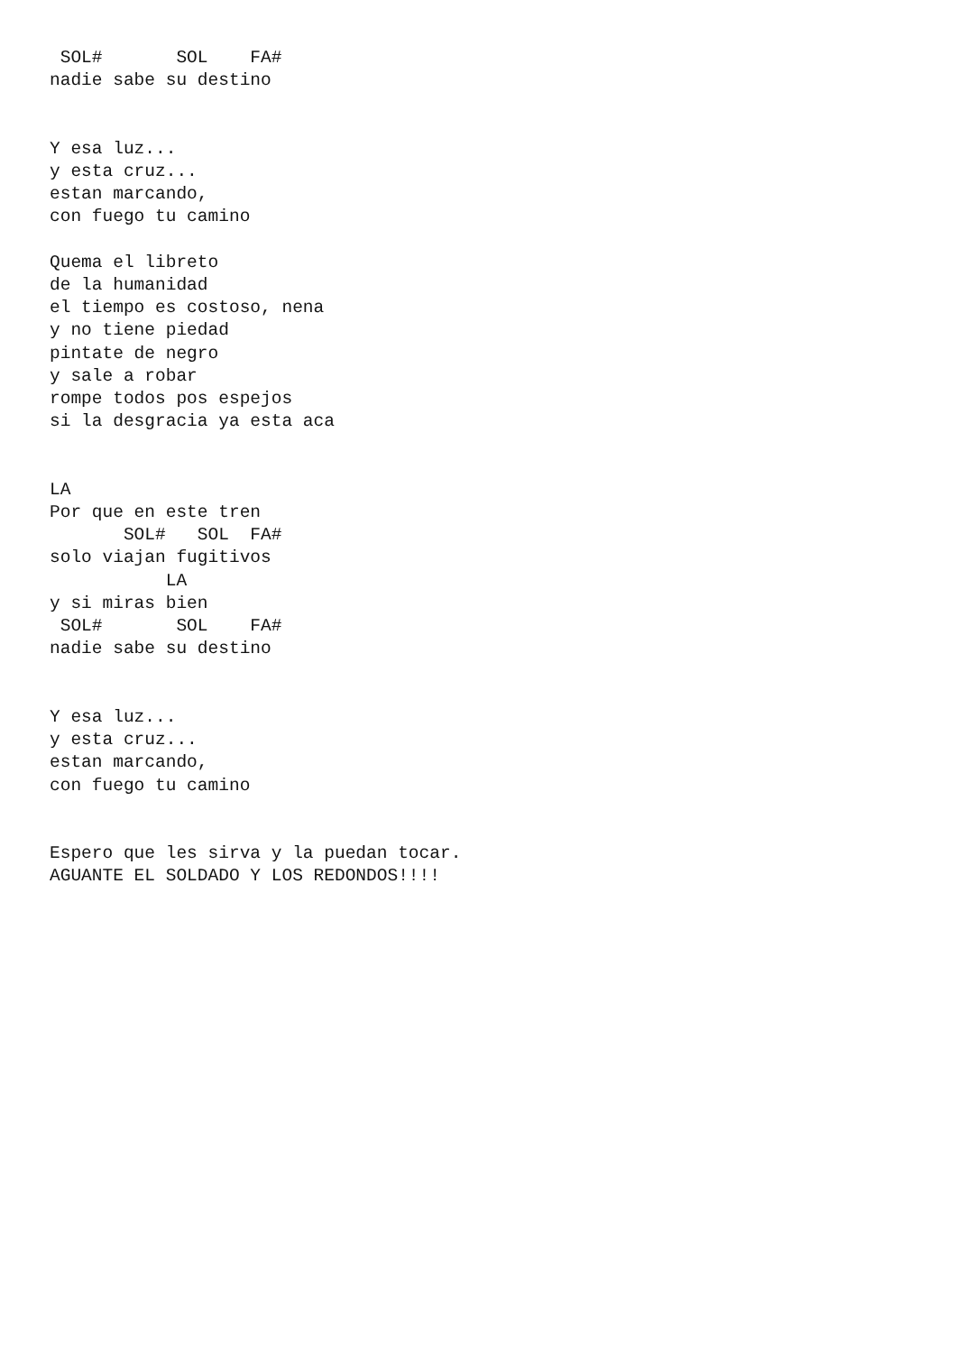SOL#       SOL    FA#
nadie sabe su destino


Y esa luz...
y esta cruz...
estan marcando,
con fuego tu camino

Quema el libreto
de la humanidad
el tiempo es costoso, nena
y no tiene piedad
pintate de negro
y sale a robar
rompe todos pos espejos
si la desgracia ya esta aca


LA
Por que en este tren
       SOL#   SOL  FA#
solo viajan fugitivos
           LA
y si miras bien
 SOL#       SOL    FA#
nadie sabe su destino


Y esa luz...
y esta cruz...
estan marcando,
con fuego tu camino


Espero que les sirva y la puedan tocar.
AGUANTE EL SOLDADO Y LOS REDONDOS!!!!